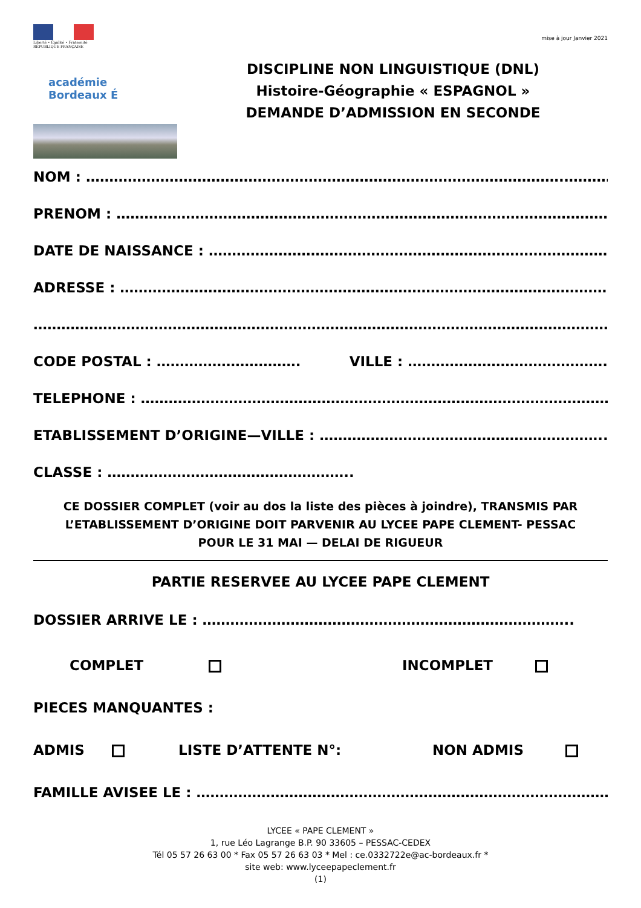Liberté • Égalité • Fraternité
RÉPUBLIQUE FRANÇAISE
académie
Bordeaux É
mise à jour Janvier 2021
DISCIPLINE NON LINGUISTIQUE (DNL)
Histoire-Géographie « ESPAGNOL »
DEMANDE D’ADMISSION EN SECONDE
NOM : ………………………………………………………………………………………….………………….
PRENOM : ………………………………………………………………………………………………………
DATE DE NAISSANCE : ……………………………………………………………………………..
ADRESSE : ………………………………………………………………………………………………..
…………………………………………………………………………………………………………………..
CODE POSTAL : …………………………. VILLE : …………………………………….
TELEPHONE : …………………………………………………………………………………………..
ETABLISSEMENT D’ORIGINE—VILLE : ……………………………………………………..
CLASSE : ……………………………………………..
CE DOSSIER COMPLET (voir au dos la liste des pièces à joindre), TRANSMIS PAR L’ETABLISSEMENT D’ORIGINE DOIT PARVENIR AU LYCEE PAPE CLEMENT- PESSAC
POUR LE 31 MAI — DELAI DE RIGUEUR
PARTIE RESERVEE AU LYCEE PAPE CLEMENT
DOSSIER ARRIVE LE : ……………………………………………………………………..
COMPLET INCOMPLET
PIECES MANQUANTES :
ADMIS LISTE D’ATTENTE N°: NON ADMIS
FAMILLE AVISEE LE : ………………………………………………………………………………..
LYCEE « PAPE CLEMENT »
1, rue Léo Lagrange B.P. 90 33605 – PESSAC-CEDEX
Tél 05 57 26 63 00 * Fax 05 57 26 63 03 * Mel : ce.0332722e@ac-bordeaux.fr *
site web: www.lyceepapeclement.fr
(1)